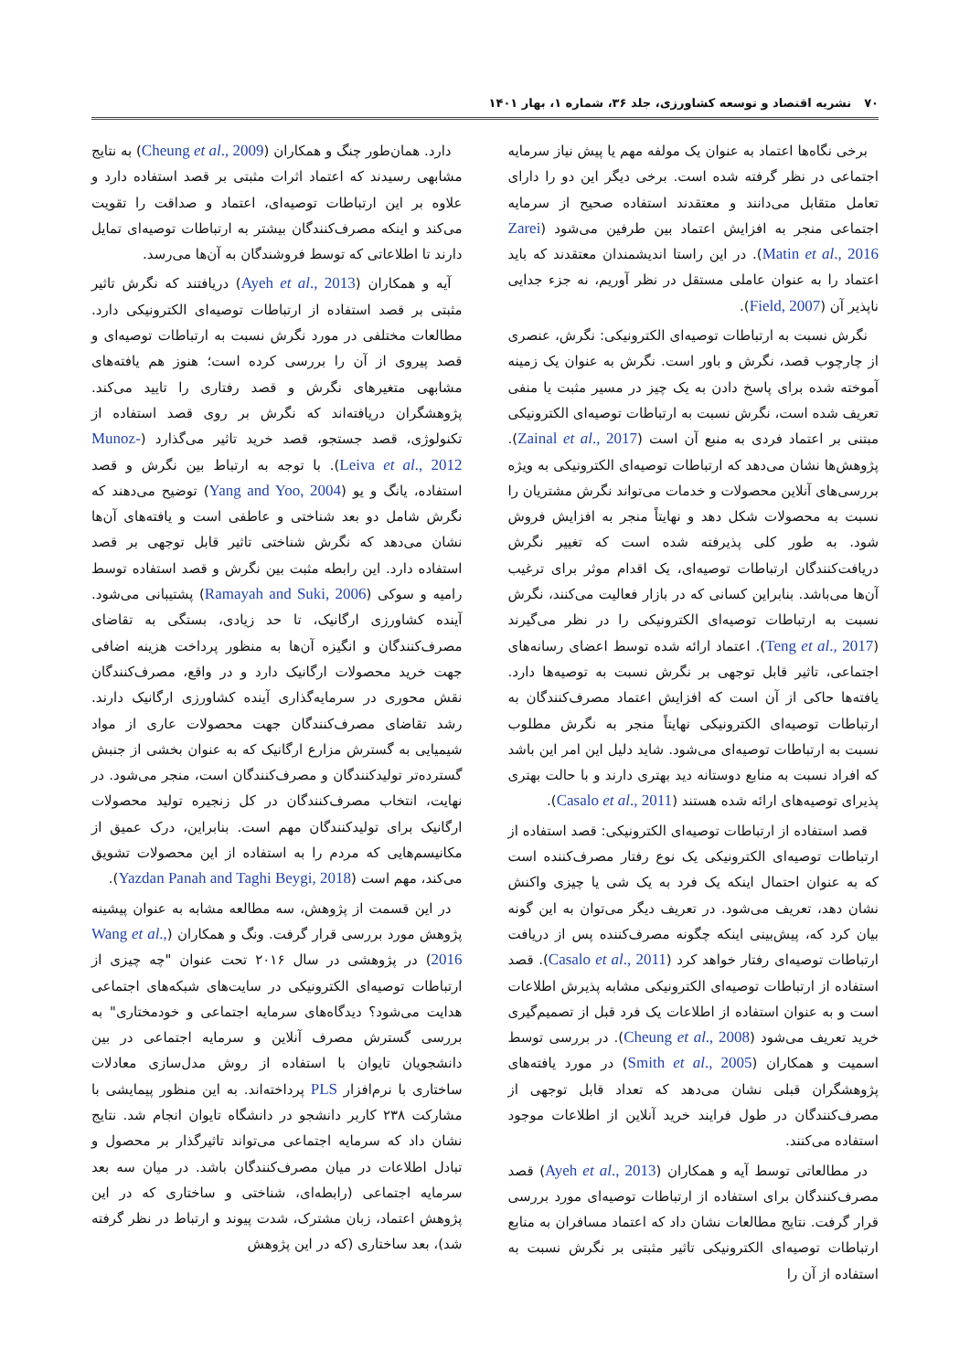۷۰نشریه اقتصاد و توسعه کشاورزی، جلد ۳۶، شماره ۱، بهار ۱۴۰۱
برخی نگاه‌ها اعتماد به عنوان یک مولفه مهم یا پیش نیاز سرمایه اجتماعی در نظر گرفته شده است. برخی دیگر این دو را دارای تعامل متقابل می‌دانند و معتقدند استفاده صحیح از سرمایه اجتماعی منجر به افزایش اعتماد بین طرفین می‌شود (Zarei Matin et al., 2016). در این راستا اندیشمندان معتقدند که باید اعتماد را به عنوان عاملی مستقل در نظر آوریم، نه جزء جدایی ناپذیر آن (Field, 2007).
نگرش نسبت به ارتباطات توصیه‌ای الکترونیکی: نگرش، عنصری از چارچوب قصد، نگرش و باور است. نگرش به عنوان یک زمینه آموخته شده برای پاسخ دادن به یک چیز در مسیر مثبت یا منفی تعریف شده است، نگرش نسبت به ارتباطات توصیه‌ای الکترونیکی مبتنی بر اعتماد فردی به منبع آن است (Zainal et al., 2017). پژوهش‌ها نشان می‌دهد که ارتباطات توصیه‌ای الکترونیکی به ویژه بررسی‌های آنلاین محصولات و خدمات می‌تواند نگرش مشتریان را نسبت به محصولات شکل دهد و نهایتاً منجر به افزایش فروش شود. به طور کلی پذیرفته شده است که تغییر نگرش دریافت‌کنندگان ارتباطات توصیه‌ای، یک اقدام موثر برای ترغیب آن‌ها می‌باشد. بنابراین کسانی که در بازار فعالیت می‌کنند، نگرش نسبت به ارتباطات توصیه‌ای الکترونیکی را در نظر می‌گیرند (Teng et al., 2017). اعتماد ارائه شده توسط اعضای رسانه‌های اجتماعی، تاثیر قابل توجهی بر نگرش نسبت به توصیه‌ها دارد. یافته‌ها حاکی از آن است که افزایش اعتماد مصرف‌کنندگان به ارتباطات توصیه‌ای الکترونیکی نهایتاً منجر به نگرش مطلوب نسبت به ارتباطات توصیه‌ای می‌شود. شاید دلیل این امر این باشد که افراد نسبت به منابع دوستانه دید بهتری دارند و با حالت بهتری پذیرای توصیه‌های ارائه شده هستند (Casalo et al., 2011).
قصد استفاده از ارتباطات توصیه‌ای الکترونیکی: قصد استفاده از ارتباطات توصیه‌ای الکترونیکی یک نوع رفتار مصرف‌کننده است که به عنوان احتمال اینکه یک فرد به یک شی یا چیزی واکنش نشان دهد، تعریف می‌شود. در تعریف دیگر می‌توان به این گونه بیان کرد که، پیش‌بینی اینکه چگونه مصرف‌کننده پس از دریافت ارتباطات توصیه‌ای رفتار خواهد کرد (Casalo et al., 2011). قصد استفاده از ارتباطات توصیه‌ای الکترونیکی مشابه پذیرش اطلاعات است و به عنوان استفاده از اطلاعات یک فرد قبل از تصمیم‌گیری خرید تعریف می‌شود (Cheung et al., 2008). در بررسی توسط اسمیت و همکاران (Smith et al., 2005) در مورد یافته‌های پژوهشگران قبلی نشان می‌دهد که تعداد قابل توجهی از مصرف‌کنندگان در طول فرایند خرید آنلاین از اطلاعات موجود استفاده می‌کنند.
در مطالعاتی توسط آیه و همکاران (Ayeh et al., 2013) قصد مصرف‌کنندگان برای استفاده از ارتباطات توصیه‌ای مورد بررسی قرار گرفت. نتایج مطالعات نشان داد که اعتماد مسافران به منابع ارتباطات توصیه‌ای الکترونیکی تاثیر مثبتی بر نگرش نسبت به استفاده از آن را
دارد. همان‌طور چنگ و همکاران (Cheung et al., 2009) به نتایج مشابهی رسیدند که اعتماد اثرات مثبتی بر قصد استفاده دارد و علاوه بر این ارتباطات توصیه‌ای، اعتماد و صداقت را تقویت می‌کند و اینکه مصرف‌کنندگان بیشتر به ارتباطات توصیه‌ای تمایل دارند تا اطلاعاتی که توسط فروشندگان به آن‌ها می‌رسد.
آیه و همکاران (Ayeh et al., 2013) دریافتند که نگرش تاثیر مثبتی بر قصد استفاده از ارتباطات توصیه‌ای الکترونیکی دارد. مطالعات مختلفی در مورد نگرش نسبت به ارتباطات توصیه‌ای و قصد پیروی از آن را بررسی کرده است؛ هنوز هم یافته‌های مشابهی متغیرهای نگرش و قصد رفتاری را تایید می‌کند. پژوهشگران دریافته‌اند که نگرش بر روی قصد استفاده از تکنولوژی، قصد جستجو، قصد خرید تاثیر می‌گذارد (Munoz-Leiva et al., 2012). با توجه به ارتباط بین نگرش و قصد استفاده، یانگ و یو (Yang and Yoo, 2004) توضیح می‌دهند که نگرش شامل دو بعد شناختی و عاطفی است و یافته‌های آن‌ها نشان می‌دهد که نگرش شناختی تاثیر قابل توجهی بر قصد استفاده دارد. این رابطه مثبت بین نگرش و قصد استفاده توسط رامیه و سوکی (Ramayah and Suki, 2006) پشتیبانی می‌شود. آینده کشاورزی ارگانیک، تا حد زیادی، بستگی به تقاضای مصرف‌کنندگان و انگیزه آن‌ها به منظور پرداخت هزینه اضافی جهت خرید محصولات ارگانیک دارد و در واقع، مصرف‌کنندگان نقش محوری در سرمایه‌گذاری آینده کشاورزی ارگانیک دارند. رشد تقاضای مصرف‌کنندگان جهت محصولات عاری از مواد شیمیایی به گسترش مزارع ارگانیک که به عنوان بخشی از جنبش گسترده‌تر تولیدکنندگان و مصرف‌کنندگان است، منجر می‌شود. در نهایت، انتخاب مصرف‌کنندگان در کل زنجیره تولید محصولات ارگانیک برای تولیدکنندگان مهم است. بنابراین، درک عمیق از مکانیسم‌هایی که مردم را به استفاده از این محصولات تشویق می‌کند، مهم است (Yazdan Panah and Taghi Beygi, 2018).
در این قسمت از پژوهش، سه مطالعه مشابه به عنوان پیشینه پژوهش مورد بررسی قرار گرفت. ونگ و همکاران (Wang et al., 2016) در پژوهشی در سال ۲۰۱۶ تحت عنوان "چه چیزی از ارتباطات توصیه‌ای الکترونیکی در سایت‌های شبکه‌های اجتماعی هدایت می‌شود؟ دیدگاه‌های سرمایه اجتماعی و خودمختاری" به بررسی گسترش مصرف آنلاین و سرمایه اجتماعی در بین دانشجویان تایوان با استفاده از روش مدل‌سازی معادلات ساختاری با نرم‌افزار PLS پرداخته‌اند. به این منظور پیمایشی با مشارکت ۲۳۸ کاربر دانشجو در دانشگاه تایوان انجام شد. نتایج نشان داد که سرمایه اجتماعی می‌تواند تاثیرگذار بر محصول و تبادل اطلاعات در میان مصرف‌کنندگان باشد. در میان سه بعد سرمایه اجتماعی (رابطه‌ای، شناختی و ساختاری که در این پژوهش اعتماد، زبان مشترک، شدت پیوند و ارتباط در نظر گرفته شد)، بعد ساختاری (که در این پژوهش